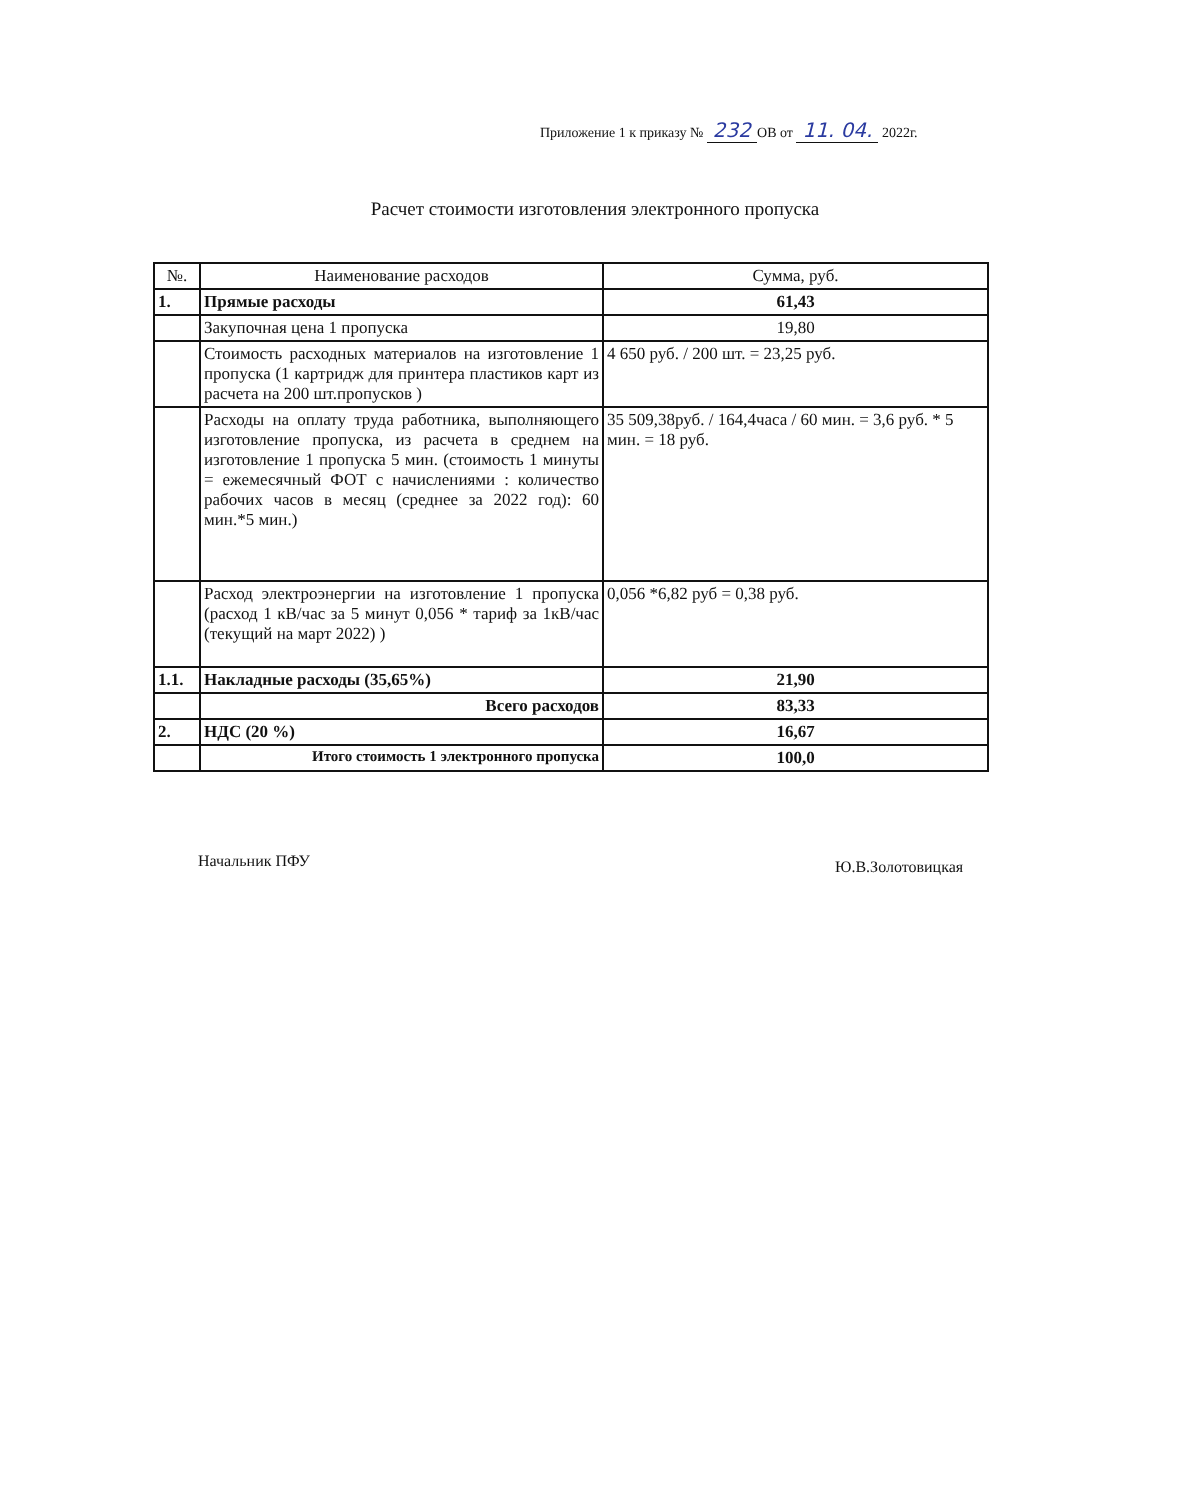Приложение 1 к приказу № 232 ОВ от 11. 04. 2022г.
Расчет стоимости изготовления электронного пропуска
| №. | Наименование расходов | Сумма, руб. |
| --- | --- | --- |
| 1. | Прямые расходы | 61,43 |
| | Закупочная цена 1 пропуска | 19,80 |
| | Стоимость расходных материалов на изготовление 1 пропуска (1 картридж для принтера пластиков карт из расчета на 200 шт.пропусков ) | 4 650 руб. / 200 шт. = 23,25 руб. |
| | Расходы на оплату труда работника, выполняющего изготовление пропуска, из расчета в среднем на изготовление 1 пропуска 5 мин. (стоимость 1 минуты = ежемесячный ФОТ с начислениями : количество рабочих часов в месяц (среднее за 2022 год): 60 мин.*5 мин.) | 35 509,38руб. / 164,4часа / 60 мин. = 3,6 руб. * 5 мин. = 18 руб. |
| | Расход электроэнергии на изготовление 1 пропуска (расход 1 кВ/час за 5 минут 0,056 * тариф за 1кВ/час (текущий на март 2022) ) | 0,056 *6,82 руб = 0,38 руб. |
| 1.1. | Накладные расходы (35,65%) | 21,90 |
| | Всего расходов | 83,33 |
| 2. | НДС (20 %) | 16,67 |
| | Итого стоимость 1 электронного пропуска | 100,0 |
Начальник ПФУ Ю.В.Золотовицкая